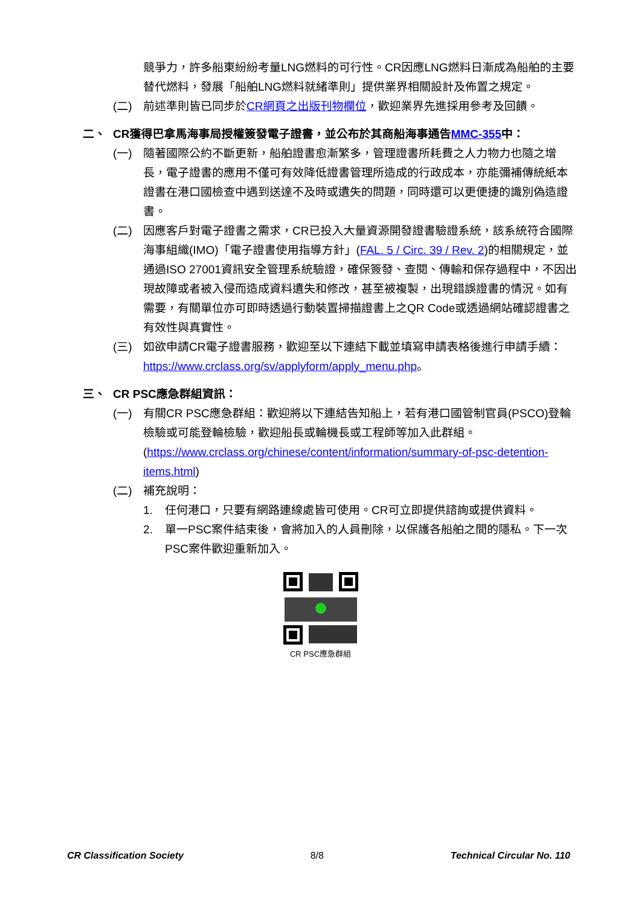競爭力，許多船東紛紛考量LNG燃料的可行性。CR因應LNG燃料日漸成為船舶的主要替代燃料，發展「船舶LNG燃料就緒準則」提供業界相關設計及佈置之規定。
(二) 前述準則皆已同步於CR網頁之出版刊物欄位，歡迎業界先進採用參考及回饋。
二、 CR獲得巴拿馬海事局授權簽發電子證書，並公布於其商船海事通告MMC-355中：
(一) 隨著國際公約不斷更新，船舶證書愈漸繁多，管理證書所耗費之人力物力也隨之增長，電子證書的應用不僅可有效降低證書管理所造成的行政成本，亦能彌補傳統紙本證書在港口國檢查中遇到送達不及時或遺失的問題，同時還可以更便捷的識別偽造證書。
(二) 因應客戶對電子證書之需求，CR已投入大量資源開發證書驗證系統，該系統符合國際海事組織(IMO)「電子證書使用指導方針」(FAL. 5 / Circ. 39 / Rev. 2)的相關規定，並通過ISO 27001資訊安全管理系統驗證，確保簽發、查閱、傳輸和保存過程中，不因出現故障或者被入侵而造成資料遺失和修改，甚至被複製，出現錯誤證書的情況。如有需要，有關單位亦可即時透過行動裝置掃描證書上之QR Code或透過網站確認證書之有效性與真實性。
(三) 如欲申請CR電子證書服務，歡迎至以下連結下載並填寫申請表格後進行申請手續：https://www.crclass.org/sv/applyform/apply_menu.php。
三、 CR PSC應急群組資訊：
(一) 有關CR PSC應急群組：歡迎將以下連結告知船上，若有港口國管制官員(PSCO)登輪檢驗或可能登輪檢驗，歡迎船長或輪機長或工程師等加入此群組。(https://www.crclass.org/chinese/content/information/summary-of-psc-detention-items.html)
(二) 補充說明：
1. 任何港口，只要有網路連線處皆可使用。CR可立即提供諮詢或提供資料。
2. 單一PSC案件結束後，會將加入的人員刪除，以保護各船舶之間的隱私。下一次PSC案件歡迎重新加入。
CR PSC應急群組
CR Classification Society 8/8 Technical Circular No. 110